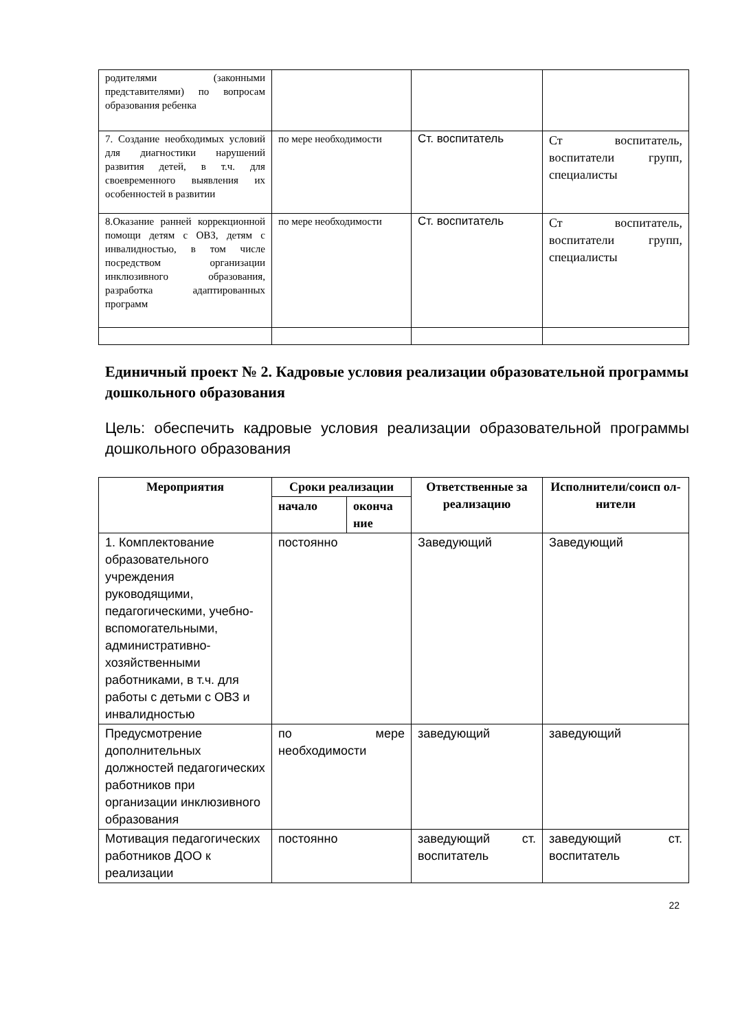| родителями (законными представителями) по вопросам образования ребенка | | | |
| 7. Создание необходимых условий для диагностики нарушений развития детей, в т.ч. для своевременного выявления их особенностей в развитии | по мере необходимости | Ст. воспитатель | Ст воспитатель, воспитатели групп, специалисты |
| 8.Оказание ранней коррекционной помощи детям с ОВЗ, детям с инвалидностью, в том числе посредством организации инклюзивного образования, разработка адаптированных программ | по мере необходимости | Ст. воспитатель | Ст воспитатель, воспитатели групп, специалисты |
Единичный проект № 2. Кадровые условия реализации образовательной программы дошкольного образования
Цель: обеспечить кадровые условия реализации образовательной программы дошкольного образования
| Мероприятия | Сроки реализации | | Ответственные за реализацию | Исполнители/соисп ол- нители |
| --- | --- | --- | --- | --- |
| | начало | оконча ние | | |
| 1. Комплектование образовательного учреждения руководящими, педагогическими, учебно-вспомогательными, административно-хозяйственными работниками, в т.ч. для работы с детьми с ОВЗ и инвалидностью | постоянно | | Заведующий | Заведующий |
| Предусмотрение дополнительных должностей педагогических работников при организации инклюзивного образования | по мере необходимости | | заведующий | заведующий |
| Мотивация педагогических работников ДОО к реализации | постоянно | | заведующий ст. воспитатель | заведующий ст. воспитатель |
22